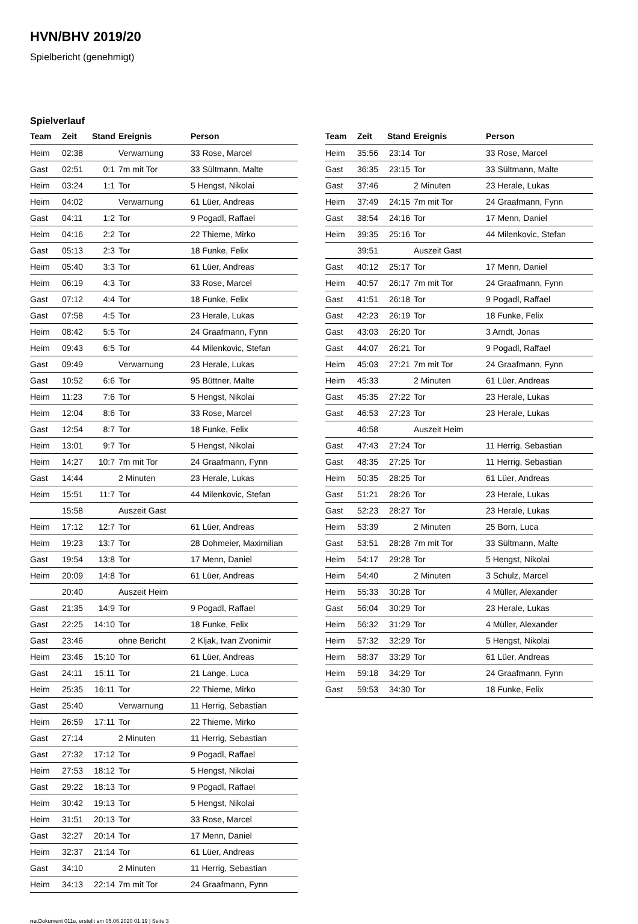HVN/BHV 2019/20
Spielbericht (genehmigt)
Spielverlauf
| Team | Zeit | Stand | Ereignis | Person |
| --- | --- | --- | --- | --- |
| Heim | 02:38 | | Verwarnung | 33 Rose, Marcel |
| Gast | 02:51 | 0:1 | 7m mit Tor | 33 Sültmann, Malte |
| Heim | 03:24 | 1:1 | Tor | 5 Hengst, Nikolai |
| Heim | 04:02 | | Verwarnung | 61 Lüer, Andreas |
| Gast | 04:11 | 1:2 | Tor | 9 Pogadl, Raffael |
| Heim | 04:16 | 2:2 | Tor | 22 Thieme, Mirko |
| Gast | 05:13 | 2:3 | Tor | 18 Funke, Felix |
| Heim | 05:40 | 3:3 | Tor | 61 Lüer, Andreas |
| Heim | 06:19 | 4:3 | Tor | 33 Rose, Marcel |
| Gast | 07:12 | 4:4 | Tor | 18 Funke, Felix |
| Gast | 07:58 | 4:5 | Tor | 23 Herale, Lukas |
| Heim | 08:42 | 5:5 | Tor | 24 Graafmann, Fynn |
| Heim | 09:43 | 6:5 | Tor | 44 Milenkovic, Stefan |
| Gast | 09:49 | | Verwarnung | 23 Herale, Lukas |
| Gast | 10:52 | 6:6 | Tor | 95 Büttner, Malte |
| Heim | 11:23 | 7:6 | Tor | 5 Hengst, Nikolai |
| Heim | 12:04 | 8:6 | Tor | 33 Rose, Marcel |
| Gast | 12:54 | 8:7 | Tor | 18 Funke, Felix |
| Heim | 13:01 | 9:7 | Tor | 5 Hengst, Nikolai |
| Heim | 14:27 | 10:7 | 7m mit Tor | 24 Graafmann, Fynn |
| Gast | 14:44 | | 2 Minuten | 23 Herale, Lukas |
| Heim | 15:51 | 11:7 | Tor | 44 Milenkovic, Stefan |
| | 15:58 | | Auszeit Gast | |
| Heim | 17:12 | 12:7 | Tor | 61 Lüer, Andreas |
| Heim | 19:23 | 13:7 | Tor | 28 Dohmeier, Maximilian |
| Gast | 19:54 | 13:8 | Tor | 17 Menn, Daniel |
| Heim | 20:09 | 14:8 | Tor | 61 Lüer, Andreas |
| | 20:40 | | Auszeit Heim | |
| Gast | 21:35 | 14:9 | Tor | 9 Pogadl, Raffael |
| Gast | 22:25 | 14:10 | Tor | 18 Funke, Felix |
| Gast | 23:46 | | ohne Bericht | 2 Kljak, Ivan Zvonimir |
| Heim | 23:46 | 15:10 | Tor | 61 Lüer, Andreas |
| Gast | 24:11 | 15:11 | Tor | 21 Lange, Luca |
| Heim | 25:35 | 16:11 | Tor | 22 Thieme, Mirko |
| Gast | 25:40 | | Verwarnung | 11 Herrig, Sebastian |
| Heim | 26:59 | 17:11 | Tor | 22 Thieme, Mirko |
| Gast | 27:14 | | 2 Minuten | 11 Herrig, Sebastian |
| Gast | 27:32 | 17:12 | Tor | 9 Pogadl, Raffael |
| Heim | 27:53 | 18:12 | Tor | 5 Hengst, Nikolai |
| Gast | 29:22 | 18:13 | Tor | 9 Pogadl, Raffael |
| Heim | 30:42 | 19:13 | Tor | 5 Hengst, Nikolai |
| Heim | 31:51 | 20:13 | Tor | 33 Rose, Marcel |
| Gast | 32:27 | 20:14 | Tor | 17 Menn, Daniel |
| Heim | 32:37 | 21:14 | Tor | 61 Lüer, Andreas |
| Gast | 34:10 | | 2 Minuten | 11 Herrig, Sebastian |
| Heim | 34:13 | 22:14 | 7m mit Tor | 24 Graafmann, Fynn |
| Team | Zeit | Stand | Ereignis | Person |
| --- | --- | --- | --- | --- |
| Heim | 35:56 | 23:14 | Tor | 33 Rose, Marcel |
| Gast | 36:35 | 23:15 | Tor | 33 Sültmann, Malte |
| Gast | 37:46 | | 2 Minuten | 23 Herale, Lukas |
| Heim | 37:49 | 24:15 | 7m mit Tor | 24 Graafmann, Fynn |
| Gast | 38:54 | 24:16 | Tor | 17 Menn, Daniel |
| Heim | 39:35 | 25:16 | Tor | 44 Milenkovic, Stefan |
| | 39:51 | | Auszeit Gast | |
| Gast | 40:12 | 25:17 | Tor | 17 Menn, Daniel |
| Heim | 40:57 | 26:17 | 7m mit Tor | 24 Graafmann, Fynn |
| Gast | 41:51 | 26:18 | Tor | 9 Pogadl, Raffael |
| Gast | 42:23 | 26:19 | Tor | 18 Funke, Felix |
| Gast | 43:03 | 26:20 | Tor | 3 Arndt, Jonas |
| Gast | 44:07 | 26:21 | Tor | 9 Pogadl, Raffael |
| Heim | 45:03 | 27:21 | 7m mit Tor | 24 Graafmann, Fynn |
| Heim | 45:33 | | 2 Minuten | 61 Lüer, Andreas |
| Gast | 45:35 | 27:22 | Tor | 23 Herale, Lukas |
| Gast | 46:53 | 27:23 | Tor | 23 Herale, Lukas |
| | 46:58 | | Auszeit Heim | |
| Gast | 47:43 | 27:24 | Tor | 11 Herrig, Sebastian |
| Gast | 48:35 | 27:25 | Tor | 11 Herrig, Sebastian |
| Heim | 50:35 | 28:25 | Tor | 61 Lüer, Andreas |
| Gast | 51:21 | 28:26 | Tor | 23 Herale, Lukas |
| Gast | 52:23 | 28:27 | Tor | 23 Herale, Lukas |
| Heim | 53:39 | | 2 Minuten | 25 Born, Luca |
| Gast | 53:51 | 28:28 | 7m mit Tor | 33 Sültmann, Malte |
| Heim | 54:17 | 29:28 | Tor | 5 Hengst, Nikolai |
| Heim | 54:40 | | 2 Minuten | 3 Schulz, Marcel |
| Heim | 55:33 | 30:28 | Tor | 4 Müller, Alexander |
| Gast | 56:04 | 30:29 | Tor | 23 Herale, Lukas |
| Heim | 56:32 | 31:29 | Tor | 4 Müller, Alexander |
| Heim | 57:32 | 32:29 | Tor | 5 Hengst, Nikolai |
| Heim | 58:37 | 33:29 | Tor | 61 Lüer, Andreas |
| Heim | 59:18 | 34:29 | Tor | 24 Graafmann, Fynn |
| Gast | 59:53 | 34:30 | Tor | 18 Funke, Felix |
nu.Dokument 011e, erstellt am 05.06.2020 01:19 | Seite 3